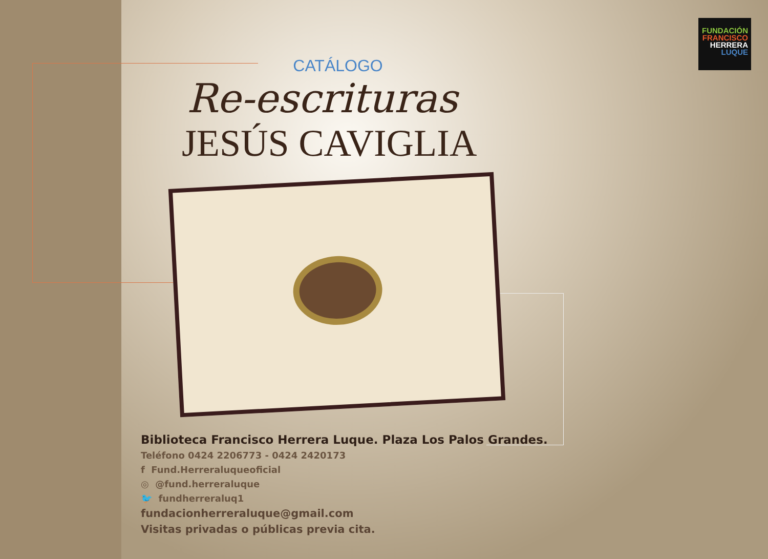FUNDACIÓN
FRANCISCO
HERRERA
LUQUE
CATÁLOGO
Re-escrituras
JESÚS CAVIGLIA
Biblioteca Francisco Herrera Luque. Plaza Los Palos Grandes.
Teléfono 0424 2206773 - 0424 2420173
f Fund.Herreraluqueoficial
◎ @fund.herreraluque
🐦 fundherreraluq1
fundacionherreraluque@gmail.com
Visitas privadas o públicas previa cita.